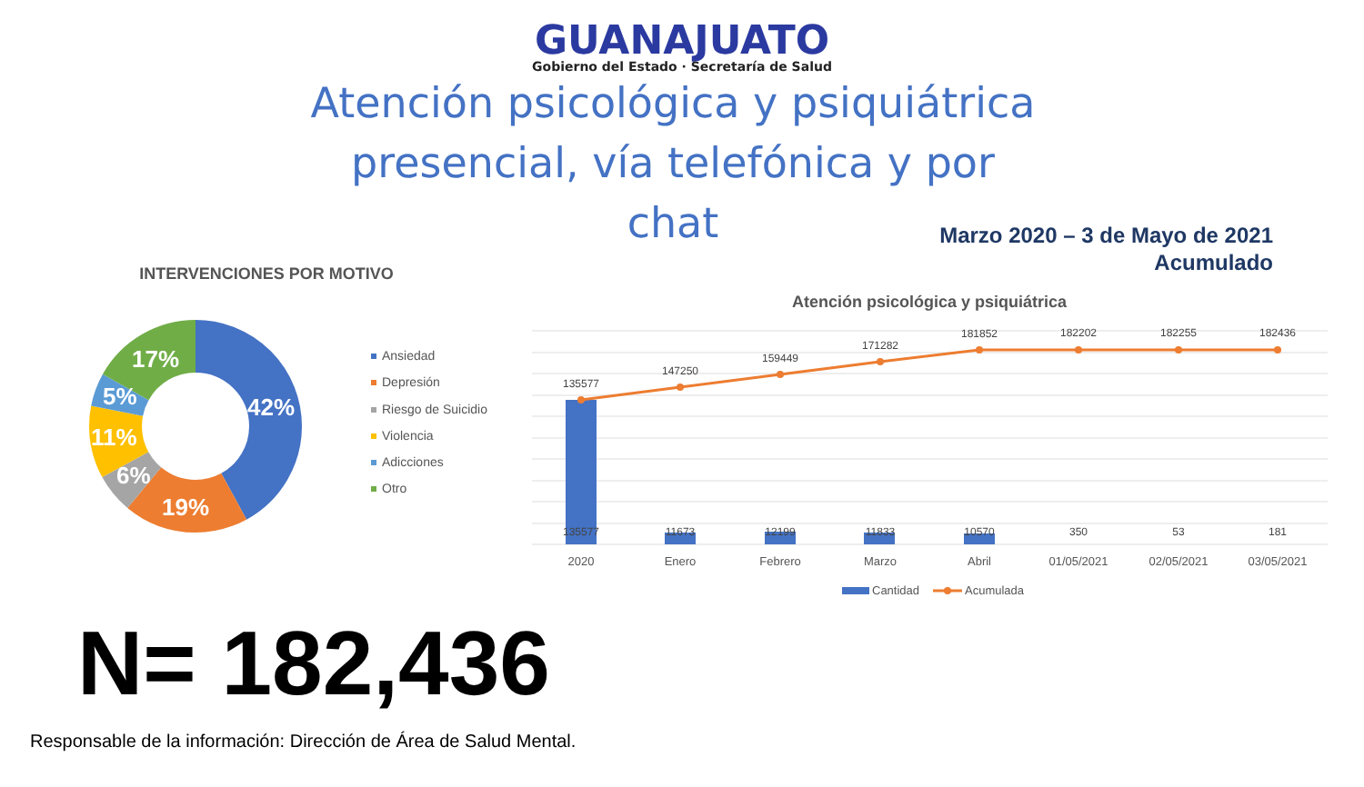GUANAJUATO
Gobierno del Estado · Secretaría de Salud
Atención psicológica y psiquiátrica presencial, vía telefónica y por chat
Marzo 2020 – 3 de Mayo de 2021
Acumulado
INTERVENCIONES POR MOTIVO
42%
19%
6%
11%
5%
17%
Ansiedad
Depresión
Riesgo de Suicidio
Violencia
Adicciones
Otro
Atención psicológica y psiquiátrica
135577
147250
159449
171282
181852
182202
182255
182436
135577
11673
12199
11833
10570
350
53
181
2020
Enero
Febrero
Marzo
Abril
01/05/2021
02/05/2021
03/05/2021
Cantidad
Acumulada
N= 182,436
Responsable de la información: Dirección de Área de Salud Mental.